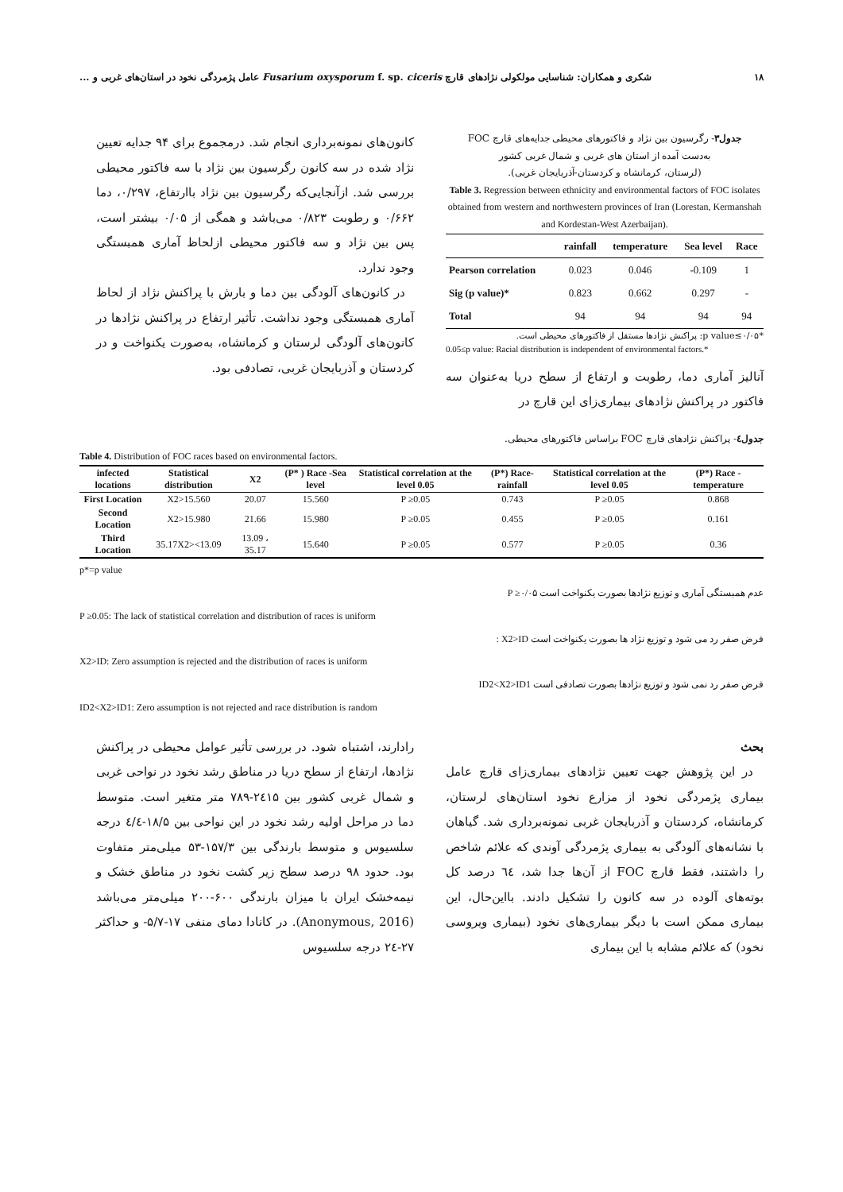۱۸ شکری و همکاران: شناسایی مولکولی نژادهای قارچ Fusarium oxysporum f. sp. ciceris عامل پژمردگی نخود در استان‌های غربی و ...
جدول۳- رگرسیون بین نژاد و فاکتورهای محیطی جدایه‌های قارچ FOC
به‌دست آمده از استان های غربی و شمال غربی کشور
(لرستان، کرمانشاه و کردستان-آذربایجان غربی).
Table 3. Regression between ethnicity and environmental factors of FOC isolates obtained from western and northwestern provinces of Iran (Lorestan, Kermanshah and Kordestan-West Azerbaijan).
| | rainfall | temperature | Sea level | Race |
| --- | --- | --- | --- | --- |
| Pearson correlation | 0.023 | 0.046 | -0.109 | 1 |
| Sig (p value)* | 0.823 | 0.662 | 0.297 | - |
| Total | 94 | 94 | 94 | 94 |
*p value≤۰/۰۵: پراکنش نژادها مستقل از فاکتورهای محیطی است.
0.05≤p value: Racial distribution is independent of environmental factors.*
آنالیز آماری دما، رطوبت و ارتفاع از سطح دریا به‌عنوان سه فاکتور در پراکنش نژادهای بیماری‌زای این قارچ در
کانون‌های نمونه‌برداری انجام شد. درمجموع برای ۹۴ جدایه تعیین نژاد شده در سه کانون رگرسیون بین نژاد با سه فاکتور محیطی بررسی شد. ازآنجایی‌که رگرسیون بین نژاد باارتفاع، ۰/۲۹۷، دما ۰/۶۶۲ و رطوبت ۰/۸۲۳ می‌باشد و همگی از ۰/۰۵ بیشتر است، پس بین نژاد و سه فاکتور محیطی ازلحاظ آماری همبستگی وجود ندارد.
در کانون‌های آلودگی بین دما و بارش با پراکنش نژاد از لحاظ آماری همبستگی وجود نداشت. تأثیر ارتفاع در پراکنش نژادها در کانون‌های آلودگی لرستان و کرمانشاه، به‌صورت یکنواخت و در کردستان و آذربایجان غربی، تصادفی بود.
جدول٤- پراکنش نژادهای قارچ FOC براساس فاکتورهای محیطی.
Table 4. Distribution of FOC races based on environmental factors.
| infected locations | Statistical distribution | X2 | (P* ) Race -Sea level | Statistical correlation at the level 0.05 | (P*) Race-rainfall | Statistical correlation at the level 0.05 | (P*) Race - temperature |
| --- | --- | --- | --- | --- | --- | --- | --- |
| First Location | X2>15.560 | 20.07 | 15.560 | P ≥0.05 | 0.743 | P ≥0.05 | 0.868 |
| Second Location | X2>15.980 | 21.66 | 15.980 | P ≥0.05 | 0.455 | P ≥0.05 | 0.161 |
| Third Location | 35.17X2><13.09 | 13.09 ، 35.17 | 15.640 | P ≥0.05 | 0.577 | P ≥0.05 | 0.36 |
p*=p value
عدم همبستگی آماری و توزیع نژادها بصورت یکنواخت است P ≥۰/۰۵
P ≥0.05: The lack of statistical correlation and distribution of races is uniform
فرض صفر رد می شود و توزیع نژاد ها بصورت یکنواخت است X2>ID :
X2>ID: Zero assumption is rejected and the distribution of races is uniform
فرض صفر رد نمی شود و توزیع نژادها بصورت تصادفی است ID2<X2>ID1
ID2<X2>ID1: Zero assumption is not rejected and race distribution is random
بحث
در این پژوهش جهت تعیین نژادهای بیماری‌زای قارچ عامل بیماری پژمردگی نخود از مزارع نخود استان‌های لرستان، کرمانشاه، کردستان و آذربایجان غربی نمونه‌برداری شد. گیاهان با نشانه‌های آلودگی به بیماری پژمردگی آوندی که علائم شاخص را داشتند، فقط قارچ FOC از آن‌ها جدا شد، ٦٤ درصد کل بوته‌های آلوده در سه کانون را تشکیل دادند. بااین‌حال، این بیماری ممکن است با دیگر بیماری‌های نخود (بیماری ویروسی نخود) که علائم مشابه با این بیماری
رادارند، اشتباه شود. در بررسی تأثیر عوامل محیطی در پراکنش نژادها، ارتفاع از سطح دریا در مناطق رشد نخود در نواحی غربی و شمال غربی کشور بین ۲٤۱۵-۷۸۹ متر متغیر است. متوسط دما در مراحل اولیه رشد نخود در این نواحی بین ۱۸/۵-٤/٤ درجه سلسیوس و متوسط بارندگی بین ۱۵۷/۳-۵۳ میلی‌متر متفاوت بود. حدود ۹۸ درصد سطح زیر کشت نخود در مناطق خشک و نیمه‌خشک ایران با میزان بارندگی ۶۰۰-۲۰۰ میلی‌متر می‌باشد (Anonymous, 2016). در کانادا دمای منفی ۱۷-۵/۷- و حداکثر ۲۷-۲٤ درجه سلسیوس